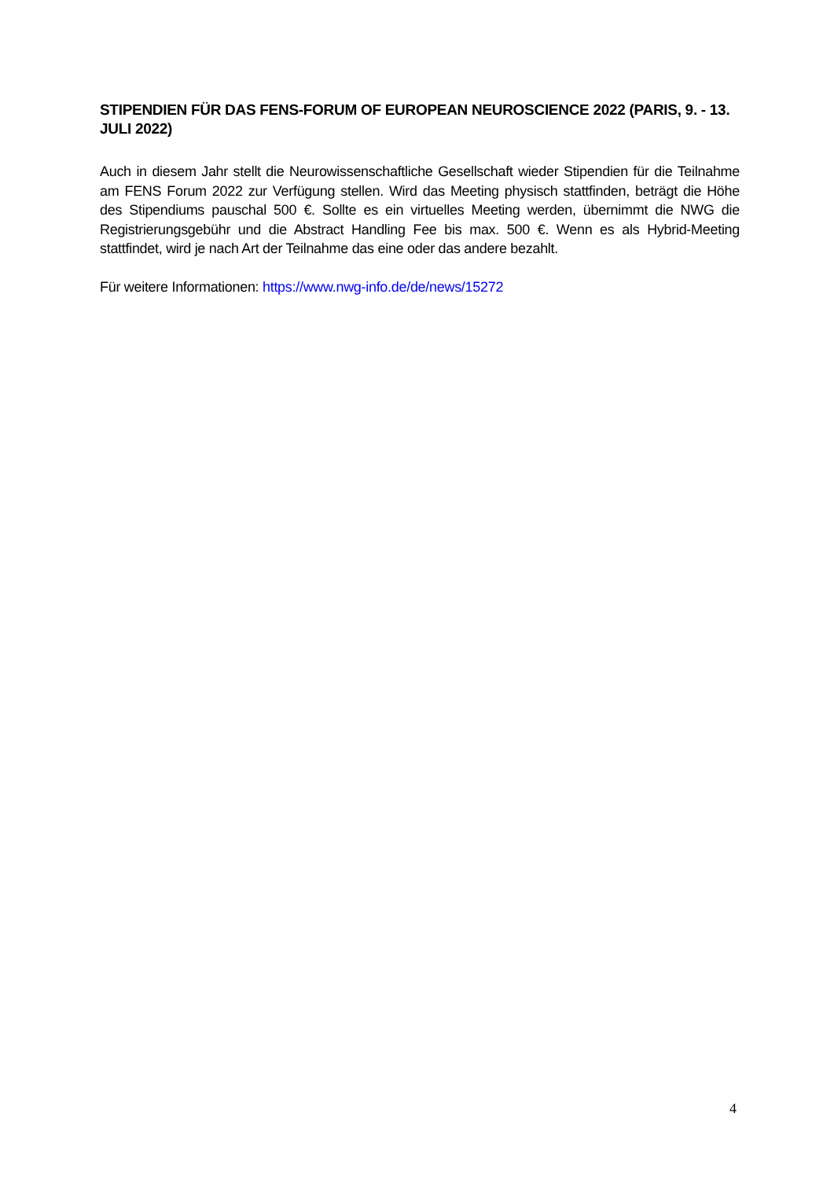STIPENDIEN FÜR DAS FENS-FORUM OF EUROPEAN NEUROSCIENCE 2022 (PARIS, 9. - 13. JULI 2022)
Auch in diesem Jahr stellt die Neurowissenschaftliche Gesellschaft wieder Stipendien für die Teilnahme am FENS Forum 2022 zur Verfügung stellen. Wird das Meeting physisch stattfinden, beträgt die Höhe des Stipendiums pauschal 500 €. Sollte es ein virtuelles Meeting werden, übernimmt die NWG die Registrierungsgebühr und die Abstract Handling Fee bis max. 500 €. Wenn es als Hybrid-Meeting stattfindet, wird je nach Art der Teilnahme das eine oder das andere bezahlt.
Für weitere Informationen: https://www.nwg-info.de/de/news/15272
4